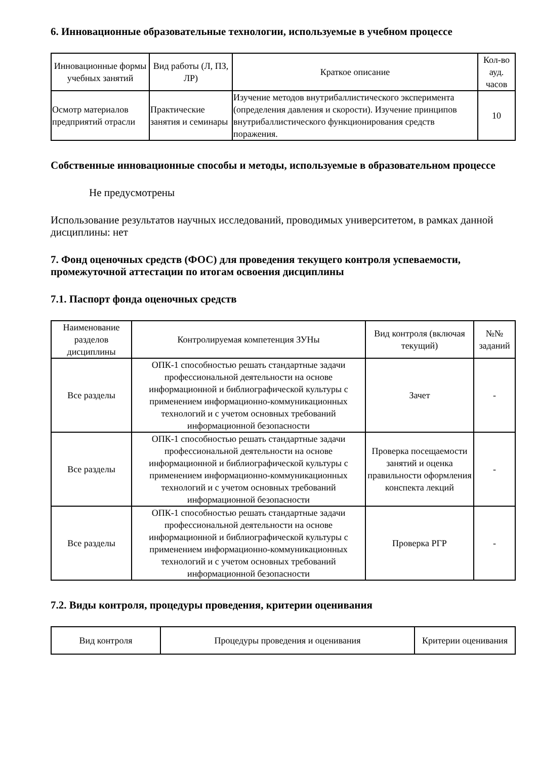6. Инновационные образовательные технологии, используемые в учебном процессе
| Инновационные формы учебных занятий | Вид работы (Л, ПЗ, ЛР) | Краткое описание | Кол-во ауд. часов |
| --- | --- | --- | --- |
| Осмотр материалов предприятий отрасли | Практические занятия и семинары | Изучение методов внутрибаллистического эксперимента (определения давления и скорости). Изучение принципов внутрибаллистического функционирования средств поражения. | 10 |
Собственные инновационные способы и методы, используемые в образовательном процессе
Не предусмотрены
Использование результатов научных исследований, проводимых университетом, в рамках данной дисциплины: нет
7. Фонд оценочных средств (ФОС) для проведения текущего контроля успеваемости, промежуточной аттестации по итогам освоения дисциплины
7.1. Паспорт фонда оценочных средств
| Наименование разделов дисциплины | Контролируемая компетенция ЗУНы | Вид контроля (включая текущий) | №№ заданий |
| --- | --- | --- | --- |
| Все разделы | ОПК-1 способностью решать стандартные задачи профессиональной деятельности на основе информационной и библиографической культуры с применением информационно-коммуникационных технологий и с учетом основных требований информационной безопасности | Зачет | - |
| Все разделы | ОПК-1 способностью решать стандартные задачи профессиональной деятельности на основе информационной и библиографической культуры с применением информационно-коммуникационных технологий и с учетом основных требований информационной безопасности | Проверка посещаемости занятий и оценка правильности оформления конспекта лекций | - |
| Все разделы | ОПК-1 способностью решать стандартные задачи профессиональной деятельности на основе информационной и библиографической культуры с применением информационно-коммуникационных технологий и с учетом основных требований информационной безопасности | Проверка РГР | - |
7.2. Виды контроля, процедуры проведения, критерии оценивания
| Вид контроля | Процедуры проведения и оценивания | Критерии оценивания |
| --- | --- | --- |